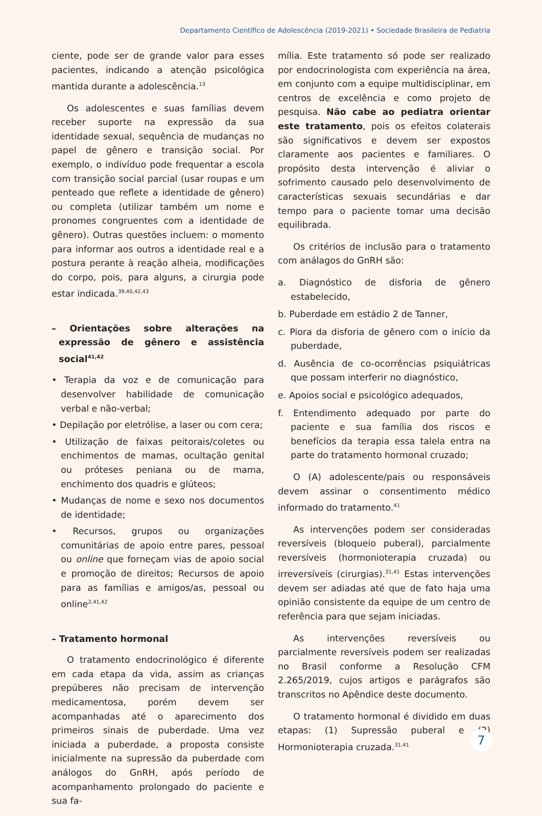Departamento Científico de Adolescência (2019-2021) • Sociedade Brasileira de Pediatria
ciente, pode ser de grande valor para esses pacientes, indicando a atenção psicológica mantida durante a adolescência.<sup>13</sup>
Os adolescentes e suas famílias devem receber suporte na expressão da sua identidade sexual, sequência de mudanças no papel de gênero e transição social. Por exemplo, o indivíduo pode frequentar a escola com transição social parcial (usar roupas e um penteado que reflete a identidade de gênero) ou completa (utilizar também um nome e pronomes congruentes com a identidade de gênero). Outras questões incluem: o momento para informar aos outros a identidade real e a postura perante à reação alheia, modificações do corpo, pois, para alguns, a cirurgia pode estar indicada.<sup>39,40,42,43</sup>
– Orientações sobre alterações na expressão de gênero e assistência social<sup>41,42</sup>
• Terapia da voz e de comunicação para desenvolver habilidade de comunicação verbal e não-verbal;
• Depilação por eletrólise, a laser ou com cera;
• Utilização de faixas peitorais/coletes ou enchimentos de mamas, ocultação genital ou próteses peniana ou de mama, enchimento dos quadris e glúteos;
• Mudanças de nome e sexo nos documentos de identidade;
• Recursos, grupos ou organizações comunitárias de apoio entre pares, pessoal ou online que forneçam vias de apoio social e promoção de direitos; Recursos de apoio para as famílias e amigos/as, pessoal ou online<sup>2,41,42</sup>
– Tratamento hormonal
O tratamento endocrinológico é diferente em cada etapa da vida, assim as crianças prepúberes não precisam de intervenção medicamentosa, porém devem ser acompanhadas até o aparecimento dos primeiros sinais de puberdade. Uma vez iniciada a puberdade, a proposta consiste inicialmente na supressão da puberdade com análogos do GnRH, após período de acompanhamento prolongado do paciente e sua fa-
mília. Este tratamento só pode ser realizado por endocrinologista com experiência na área, em conjunto com a equipe multidisciplinar, em centros de excelência e como projeto de pesquisa. Não cabe ao pediatra orientar este tratamento, pois os efeitos colaterais são significativos e devem ser expostos claramente aos pacientes e familiares. O propósito desta intervenção é aliviar o sofrimento causado pelo desenvolvimento de características sexuais secundárias e dar tempo para o paciente tomar uma decisão equilibrada.
Os critérios de inclusão para o tratamento com análagos do GnRH são:
a. Diagnóstico de disforia de gênero estabelecido,
b. Puberdade em estádio 2 de Tanner,
c. Piora da disforia de gênero com o início da puberdade,
d. Ausência de co-ocorrências psiquiátricas que possam interferir no diagnóstico,
e. Apoios social e psicológico adequados,
f. Entendimento adequado por parte do paciente e sua família dos riscos e benefícios da terapia essa talela entra na parte do tratamento hormonal cruzado;
O (A) adolescente/pais ou responsáveis devem assinar o consentimento médico informado do tratamento.<sup>41</sup>
As intervenções podem ser consideradas reversíveis (bloqueio puberal), parcialmente reversíveis (hormonioterapia cruzada) ou irreversíveis (cirurgias).<sup>31,41</sup> Estas intervenções devem ser adiadas até que de fato haja uma opinião consistente da equipe de um centro de referência para que sejam iniciadas.
As intervenções reversíveis ou parcialmente reversíveis podem ser realizadas no Brasil conforme a Resolução CFM 2.265/2019, cujos artigos e parágrafos são transcritos no Apêndice deste documento.
O tratamento hormonal é dividido em duas etapas: (1) Supressão puberal e (2) Hormonioterapia cruzada.<sup>31,41</sup>
7